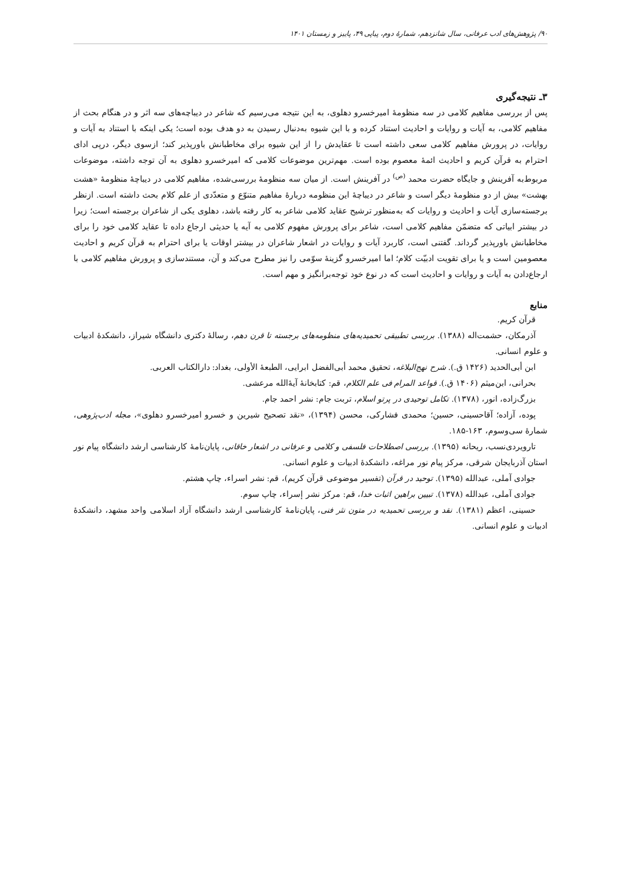۹۰/ پژوهش‌های ادب عرفانی، سال شانزدهم، شمارهٔ دوم، پیاپی ۴۹، پاییز و زمستان ۱۴۰۱
۳ـ نتیجه‌گیری
پس از بررسی مفاهیم کلامی در سه منظومهٔ امیرخسرو دهلوی، به این نتیجه می‌رسیم که شاعر در دیباچه‌های سه اثر و در هنگام بحث از مفاهیم کلامی، به آیات و روایات و احادیث استناد کرده و با این شیوه به‌دنبال رسیدن به دو هدف بوده است؛ یکی اینکه با استناد به آیات و روایات، در پرورش مفاهیم کلامی سعی داشته است تا عقایدش را از این شیوه برای مخاطبانش باورپذیر کند؛ ازسوی دیگر، درپی ادای احترام به قرآن کریم و احادیث ائمهٔ معصوم بوده است. مهم‌ترین موضوعات کلامی که امیرخسرو دهلوی به آن توجه داشته، موضوعات مربوط‌به آفرینش و جایگاه حضرت محمد <sup>(ص)</sup> در آفرینش است. از میان سه منظومهٔ بررسی‌شده، مفاهیم کلامی در دیباچهٔ منظومهٔ «هشت بهشت» بیش از دو منظومهٔ دیگر است و شاعر در دیباچهٔ این منظومه دربارهٔ مفاهیم متنوّع و متعدّدی از علم کلام بحث داشته است. ازنظر برجسته‌سازی آیات و احادیث و روایات که به‌منظور ترشیح عقاید کلامی شاعر به کار رفته باشد، دهلوی یکی از شاعران برجسته است؛ زیرا در بیشتر ابیاتی که متضمّن مفاهیم کلامی است، شاعر برای پرورش مفهوم کلامی به آیه یا حدیثی ارجاع داده تا عقاید کلامی خود را برای مخاطبانش باورپذیر گرداند. گفتنی است، کاربرد آیات و روایات در اشعار شاعران در بیشتر اوقات یا برای احترام به قرآن کریم و احادیث معصومین است و یا برای تقویت ادبیّت کلام؛ اما امیرخسرو گزینهٔ سوّمی را نیز مطرح می‌کند و آن، مستندسازی و پرورش مفاهیم کلامی با ارجاع‌دادن به آیات و روایات و احادیث است که در نوع خود توجه‌برانگیز و مهم است.
منابع
قرآن کریم.
آذرمکان، حشمت‌اله (۱۳۸۸). بررسی تطبیقی تحمیدیه‌های منظومه‌های برجسته تا قرن دهم، رسالهٔ دکتری دانشگاه شیراز، دانشکدهٔ ادبیات و علوم انسانی.
ابن أبی‌الحدید (۱۴۲۶ ق.). شرح نهج‌البلاغه، تحقیق محمد أبی‌الفضل ابرایی، الطبعهٔ الأولی، بغداد: دارالکتاب العربی.
بحرانی، ابن‌میثم (۱۴۰۶ ق.). قواعد المرام فی علم الکلام، قم: کتابخانهٔ آیهٔ‌الله مرعشی.
بزرگ‌زاده، انور، (۱۳۷۸). تکامل توحیدی در پرتو اسلام، تربت جام: نشر احمد جام.
پوده، آزاده؛ آقاحسینی، حسین؛ محمدی فشارکی، محسن (۱۳۹۴)، «نقد تصحیح شیرین و خسرو امیرخسرو دهلوی»، مجله ادب‌پژوهی، شمارهٔ سی‌وسوم، ۱۶۳-۱۸۵.
تارویردی‌نسب، ریحانه (۱۳۹۵). بررسی اصطلاحات فلسفی و کلامی و عرفانی در اشعار خاقانی، پایان‌نامهٔ کارشناسی ارشد دانشگاه پیام نور استان آذربایجان شرقی، مرکز پیام نور مراغه، دانشکدهٔ ادبیات و علوم انسانی.
جوادی آملی، عبدالله (۱۳۹۵). توحید در قرآن (تفسیر موضوعی قرآن کریم)، قم: نشر اسراء، چاپ هشتم.
جوادی آملی، عبدالله (۱۳۷۸). تبیین براهین اثبات خدا، قم: مرکز نشر إسراء، چاپ سوم.
حسینی، اعظم (۱۳۸۱). نقد و بررسی تحمیدیه در متون نثر فنی، پایان‌نامهٔ کارشناسی ارشد دانشگاه آزاد اسلامی واحد مشهد، دانشکدهٔ ادبیات و علوم انسانی.